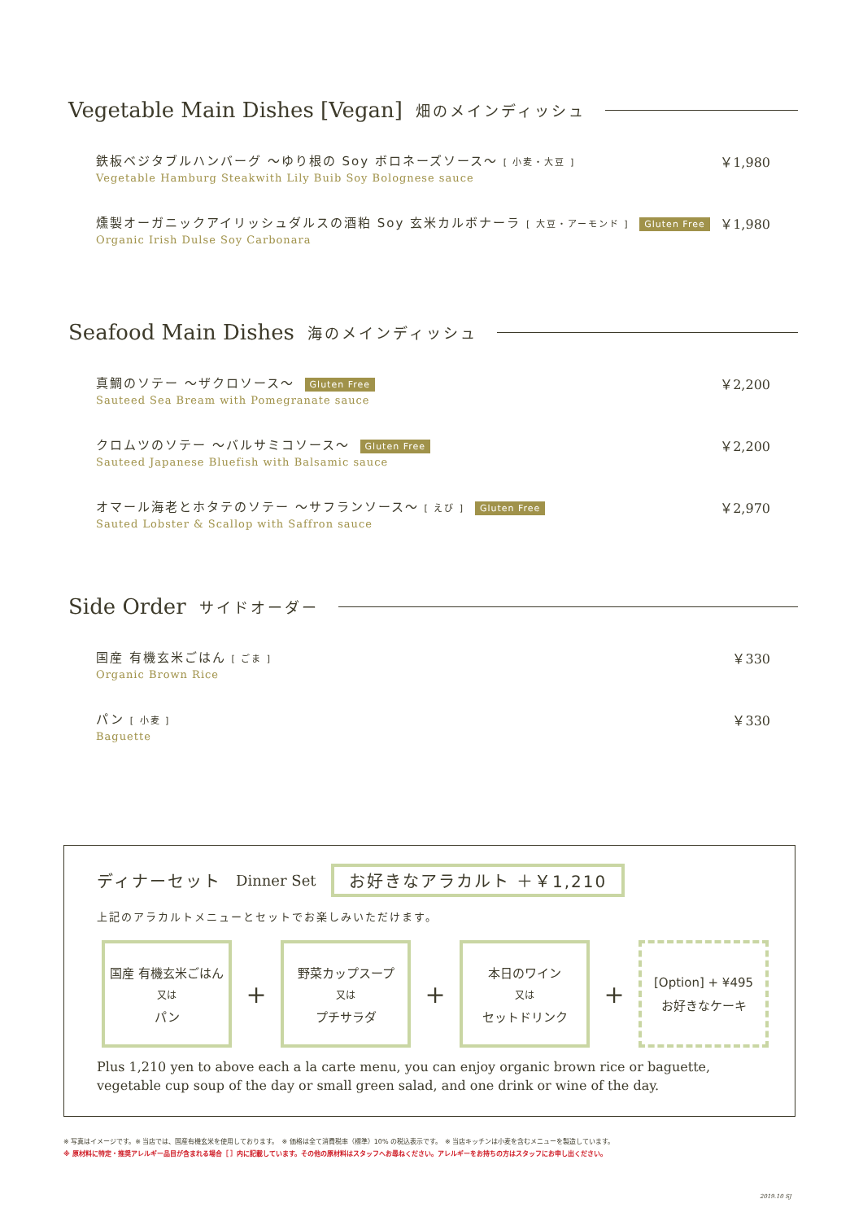Vegetable Main Dishes [Vegan] 畑のメインディッシュ
鉄板ベジタブルハンバーグ 〜ゆり根の Soy ボロネーズソース〜 [ 小麦・大豆 ]
Vegetable Hamburg Steakwith Lily Buib Soy Bolognese sauce
￥1,980
燻製オーガニックアイリッシュダルスの酒粕 Soy 玄米カルボナーラ [ 大豆・アーモンド ] Gluten Free
Organic Irish Dulse Soy Carbonara
￥1,980
Seafood Main Dishes 海のメインディッシュ
真鯛のソテー 〜ザクロソース〜 Gluten Free
Sauteed Sea Bream with Pomegranate sauce
￥2,200
クロムツのソテー 〜バルサミコソース〜 Gluten Free
Sauteed Japanese Bluefish with Balsamic sauce
￥2,200
オマール海老とホタテのソテー 〜サフランソース〜 [ えび ] Gluten Free
Sauted Lobster & Scallop with Saffron sauce
￥2,970
Side Order サイドオーダー
国産 有機玄米ごはん [ ごま ]
Organic Brown Rice
￥330
パン [ 小麦 ]
Baguette
￥330
ディナーセット Dinner Set お好きなアラカルト ＋￥1,210
上記のアラカルトメニューとセットでお楽しみいただけます。
国産 有機玄米ごはん
又は
パン
+
野菜カップスープ
又は
プチサラダ
+
本日のワイン
又は
セットドリンク
+
[Option] + ¥495
お好きなケーキ
Plus 1,210 yen to above each a la carte menu, you can enjoy organic brown rice or baguette, vegetable cup soup of the day or small green salad, and one drink or wine of the day.
※ 写真はイメージです。※ 当店では、国産有機玄米を使用しております。　※ 価格は全て消費税率（標準）10% の税込表示です。　※ 当店キッチンは小麦を含むメニューを製造しています。
※ 原材料に特定・推奨アレルギー品目が含まれる場合［ ］内に記載しています。その他の原材料はスタッフへお尋ねください。アレルギーをお持ちの方はスタッフにお申し出ください。
2019.10 SJ